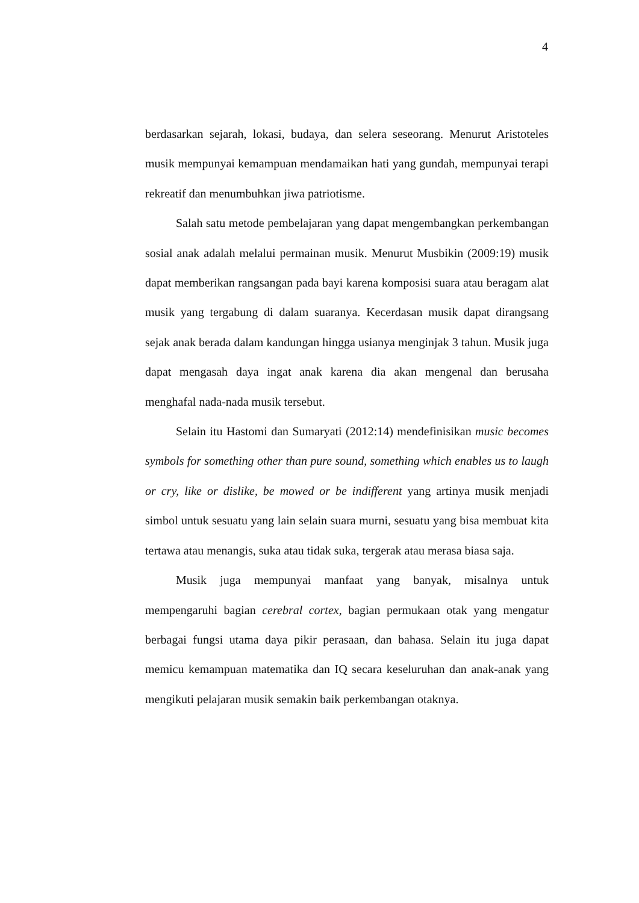4
berdasarkan sejarah, lokasi, budaya, dan selera seseorang. Menurut Aristoteles musik mempunyai kemampuan mendamaikan hati yang gundah, mempunyai terapi rekreatif dan menumbuhkan jiwa patriotisme.
Salah satu metode pembelajaran yang dapat mengembangkan perkembangan sosial anak adalah melalui permainan musik. Menurut Musbikin (2009:19) musik dapat memberikan rangsangan pada bayi karena komposisi suara atau beragam alat musik yang tergabung di dalam suaranya. Kecerdasan musik dapat dirangsang sejak anak berada dalam kandungan hingga usianya menginjak 3 tahun. Musik juga dapat mengasah daya ingat anak karena dia akan mengenal dan berusaha menghafal nada-nada musik tersebut.
Selain itu Hastomi dan Sumaryati (2012:14) mendefinisikan music becomes symbols for something other than pure sound, something which enables us to laugh or cry, like or dislike, be mowed or be indifferent yang artinya musik menjadi simbol untuk sesuatu yang lain selain suara murni, sesuatu yang bisa membuat kita tertawa atau menangis, suka atau tidak suka, tergerak atau merasa biasa saja.
Musik juga mempunyai manfaat yang banyak, misalnya untuk mempengaruhi bagian cerebral cortex, bagian permukaan otak yang mengatur berbagai fungsi utama daya pikir perasaan, dan bahasa. Selain itu juga dapat memicu kemampuan matematika dan IQ secara keseluruhan dan anak-anak yang mengikuti pelajaran musik semakin baik perkembangan otaknya.